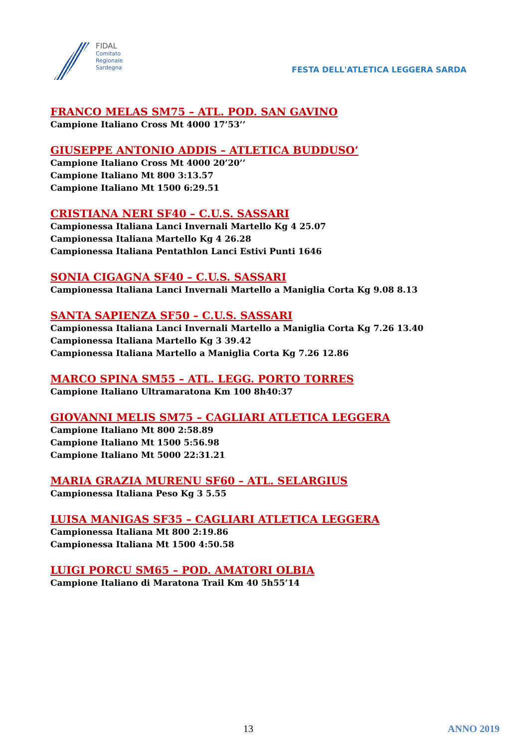FIDAL
Comitato
Regionale
Sardegna
FESTA DELL'ATLETICA LEGGERA SARDA
FRANCO MELAS SM75 – ATL. POD. SAN GAVINO
Campione Italiano Cross Mt 4000 17’53’’
GIUSEPPE ANTONIO ADDIS – ATLETICA BUDDUSO’
Campione Italiano Cross Mt 4000 20’20’’
Campione Italiano Mt 800 3:13.57
Campione Italiano Mt 1500 6:29.51
CRISTIANA NERI SF40 – C.U.S. SASSARI
Campionessa Italiana Lanci Invernali Martello Kg 4 25.07
Campionessa Italiana Martello Kg 4 26.28
Campionessa Italiana Pentathlon Lanci Estivi Punti 1646
SONIA CIGAGNA SF40 – C.U.S. SASSARI
Campionessa Italiana Lanci Invernali Martello a Maniglia Corta Kg 9.08 8.13
SANTA SAPIENZA SF50 – C.U.S. SASSARI
Campionessa Italiana Lanci Invernali Martello a Maniglia Corta Kg 7.26 13.40
Campionessa Italiana Martello Kg 3 39.42
Campionessa Italiana Martello a Maniglia Corta Kg 7.26 12.86
MARCO SPINA SM55 – ATL. LEGG. PORTO TORRES
Campione Italiano Ultramaratona Km 100 8h40:37
GIOVANNI MELIS SM75 – CAGLIARI ATLETICA LEGGERA
Campione Italiano Mt 800 2:58.89
Campione Italiano Mt 1500 5:56.98
Campione Italiano Mt 5000 22:31.21
MARIA GRAZIA MURENU SF60 – ATL. SELARGIUS
Campionessa Italiana Peso Kg 3 5.55
LUISA MANIGAS SF35 – CAGLIARI ATLETICA LEGGERA
Campionessa Italiana Mt 800 2:19.86
Campionessa Italiana Mt 1500 4:50.58
LUIGI PORCU SM65 – POD. AMATORI OLBIA
Campione Italiano di Maratona Trail Km 40 5h55’14
13 ANNO 2019